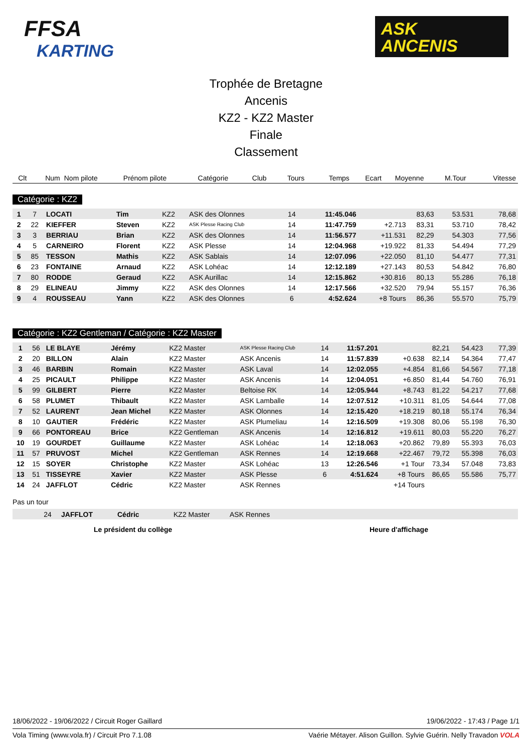FFSA
KARTING
ASK
ANCENIS
Trophée de Bretagne
Ancenis
KZ2 - KZ2 Master
Finale
Classement
| Clt | Num | Nom pilote | Prénom pilote | Catégorie | Club | Tours | Temps | Ecart | Moyenne | M.Tour | Vitesse |
| --- | --- | --- | --- | --- | --- | --- | --- | --- | --- | --- | --- |
Catégorie : KZ2
| 1 | 7 | LOCATI | Tim | KZ2 | ASK des Olonnes | 14 | 11:45.046 | | 83,63 | 53.531 | 78,68 |
| 2 | 22 | KIEFFER | Steven | KZ2 | ASK Plesse Racing Club | 14 | 11:47.759 | +2.713 | 83,31 | 53.710 | 78,42 |
| 3 | 3 | BERRIAU | Brian | KZ2 | ASK des Olonnes | 14 | 11:56.577 | +11.531 | 82,29 | 54.303 | 77,56 |
| 4 | 5 | CARNEIRO | Florent | KZ2 | ASK Plesse | 14 | 12:04.968 | +19.922 | 81,33 | 54.494 | 77,29 |
| 5 | 85 | TESSON | Mathis | KZ2 | ASK Sablais | 14 | 12:07.096 | +22.050 | 81,10 | 54.477 | 77,31 |
| 6 | 23 | FONTAINE | Arnaud | KZ2 | ASK Lohéac | 14 | 12:12.189 | +27.143 | 80,53 | 54.842 | 76,80 |
| 7 | 80 | RODDE | Geraud | KZ2 | ASK Aurillac | 14 | 12:15.862 | +30.816 | 80,13 | 55.286 | 76,18 |
| 8 | 29 | ELINEAU | Jimmy | KZ2 | ASK des Olonnes | 14 | 12:17.566 | +32.520 | 79,94 | 55.157 | 76,36 |
| 9 | 4 | ROUSSEAU | Yann | KZ2 | ASK des Olonnes | 6 | 4:52.624 | +8 Tours | 86,36 | 55.570 | 75,79 |
Catégorie : KZ2 Gentleman / Catégorie : KZ2 Master
| 1 | 56 | LE BLAYE | Jérémy | KZ2 Master | ASK Plesse Racing Club | 14 | 11:57.201 | | 82,21 | 54.423 | 77,39 |
| 2 | 20 | BILLON | Alain | KZ2 Master | ASK Ancenis | 14 | 11:57.839 | +0.638 | 82,14 | 54.364 | 77,47 |
| 3 | 46 | BARBIN | Romain | KZ2 Master | ASK Laval | 14 | 12:02.055 | +4.854 | 81,66 | 54.567 | 77,18 |
| 4 | 25 | PICAULT | Philippe | KZ2 Master | ASK Ancenis | 14 | 12:04.051 | +6.850 | 81,44 | 54.760 | 76,91 |
| 5 | 99 | GILBERT | Pierre | KZ2 Master | Beltoise RK | 14 | 12:05.944 | +8.743 | 81,22 | 54.217 | 77,68 |
| 6 | 58 | PLUMET | Thibault | KZ2 Master | ASK Lamballe | 14 | 12:07.512 | +10.311 | 81,05 | 54.644 | 77,08 |
| 7 | 52 | LAURENT | Jean Michel | KZ2 Master | ASK Olonnes | 14 | 12:15.420 | +18.219 | 80,18 | 55.174 | 76,34 |
| 8 | 10 | GAUTIER | Frédéric | KZ2 Master | ASK Plumeliau | 14 | 12:16.509 | +19.308 | 80,06 | 55.198 | 76,30 |
| 9 | 66 | PONTOREAU | Brice | KZ2 Gentleman | ASK Ancenis | 14 | 12:16.812 | +19.611 | 80,03 | 55.220 | 76,27 |
| 10 | 19 | GOURDET | Guillaume | KZ2 Master | ASK Lohéac | 14 | 12:18.063 | +20.862 | 79,89 | 55.393 | 76,03 |
| 11 | 57 | PRUVOST | Michel | KZ2 Gentleman | ASK Rennes | 14 | 12:19.668 | +22.467 | 79,72 | 55.398 | 76,03 |
| 12 | 15 | SOYER | Christophe | KZ2 Master | ASK Lohéac | 13 | 12:26.546 | +1 Tour | 73,34 | 57.048 | 73,83 |
| 13 | 51 | TISSEYRE | Xavier | KZ2 Master | ASK Plesse | 6 | 4:51.624 | +8 Tours | 86,65 | 55.586 | 75,77 |
| 14 | 24 | JAFFLOT | Cédric | KZ2 Master | ASK Rennes | | | +14 Tours | | | |
Pas un tour
| | 24 | JAFFLOT | Cédric | KZ2 Master | ASK Rennes |
Le président du collège Heure d'affichage
18/06/2022 - 19/06/2022 / Circuit Roger Gaillard 19/06/2022 - 17:43 / Page 1/1
Vola Timing (www.vola.fr) / Circuit Pro 7.1.08 Vaérie Métayer. Alison Guillon. Sylvie Guérin. Nelly Travadon VOLA